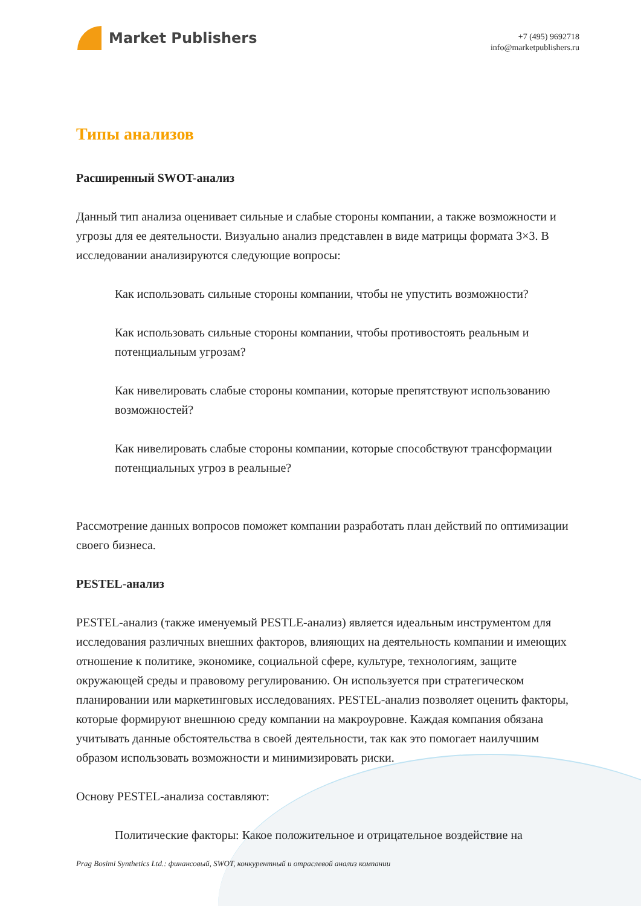Market Publishers
+7 (495) 9692718
info@marketpublishers.ru
Типы анализов
Расширенный SWOT-анализ
Данный тип анализа оценивает сильные и слабые стороны компании, а также возможности и угрозы для ее деятельности. Визуально анализ представлен в виде матрицы формата 3×3. В исследовании анализируются следующие вопросы:
Как использовать сильные стороны компании, чтобы не упустить возможности?
Как использовать сильные стороны компании, чтобы противостоять реальным и потенциальным угрозам?
Как нивелировать слабые стороны компании, которые препятствуют использованию возможностей?
Как нивелировать слабые стороны компании, которые способствуют трансформации потенциальных угроз в реальные?
Рассмотрение данных вопросов поможет компании разработать план действий по оптимизации своего бизнеса.
PESTEL-анализ
PESTEL-анализ (также именуемый PESTLE-анализ) является идеальным инструментом для исследования различных внешних факторов, влияющих на деятельность компании и имеющих отношение к политике, экономике, социальной сфере, культуре, технологиям, защите окружающей среды и правовому регулированию. Он используется при стратегическом планировании или маркетинговых исследованиях. PESTEL-анализ позволяет оценить факторы, которые формируют внешнюю среду компании на макроуровне. Каждая компания обязана учитывать данные обстоятельства в своей деятельности, так как это помогает наилучшим образом использовать возможности и минимизировать риски.
Основу PESTEL-анализа составляют:
Политические факторы: Какое положительное и отрицательное воздействие на
Prag Bosimi Synthetics Ltd.: финансовый, SWOT, конкурентный и отраслевой анализ компании